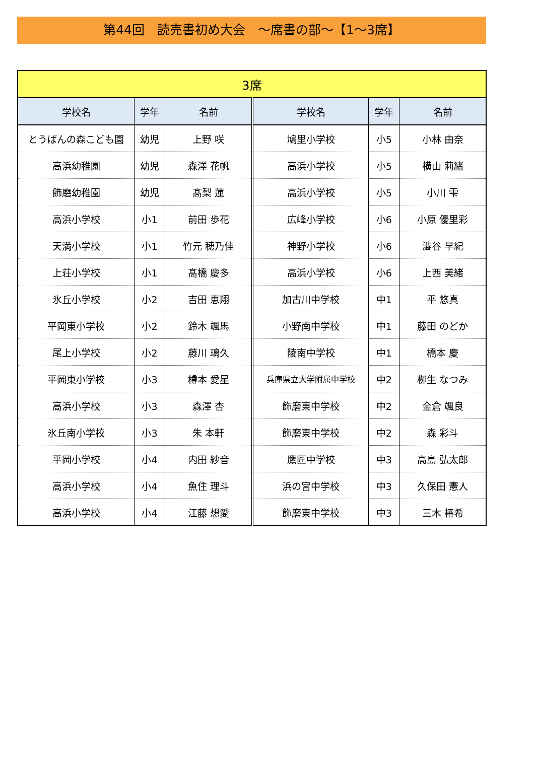第44回　読売書初め大会　～席書の部～【1～3席】
| 3席 | | | | | |
| 学校名 | 学年 | 名前 | 学校名 | 学年 | 名前 |
| とうばんの森こども園 | 幼児 | 上野 咲 | 鳩里小学校 | 小5 | 小林 由奈 |
| 高浜幼稚園 | 幼児 | 森澤 花帆 | 高浜小学校 | 小5 | 横山 莉緒 |
| 飾磨幼稚園 | 幼児 | 髙梨 蓮 | 高浜小学校 | 小5 | 小川 雫 |
| 高浜小学校 | 小1 | 前田 歩花 | 広峰小学校 | 小6 | 小原 優里彩 |
| 天満小学校 | 小1 | 竹元 穂乃佳 | 神野小学校 | 小6 | 澁谷 早紀 |
| 上荘小学校 | 小1 | 髙橋 慶多 | 高浜小学校 | 小6 | 上西 美緒 |
| 氷丘小学校 | 小2 | 吉田 恵翔 | 加古川中学校 | 中1 | 平 悠真 |
| 平岡東小学校 | 小2 | 鈴木 颯馬 | 小野南中学校 | 中1 | 藤田 のどか |
| 尾上小学校 | 小2 | 藤川 璃久 | 陵南中学校 | 中1 | 橋本 慶 |
| 平岡東小学校 | 小3 | 樽本 愛星 | 兵庫県立大学附属中学校 | 中2 | 栁生 なつみ |
| 高浜小学校 | 小3 | 森澤 杏 | 飾磨東中学校 | 中2 | 金倉 颯良 |
| 氷丘南小学校 | 小3 | 朱 本軒 | 飾磨東中学校 | 中2 | 森 彩斗 |
| 平岡小学校 | 小4 | 内田 紗音 | 鷹匠中学校 | 中3 | 高島 弘太郎 |
| 高浜小学校 | 小4 | 魚住 理斗 | 浜の宮中学校 | 中3 | 久保田 憲人 |
| 高浜小学校 | 小4 | 江藤 想愛 | 飾磨東中学校 | 中3 | 三木 椿希 |